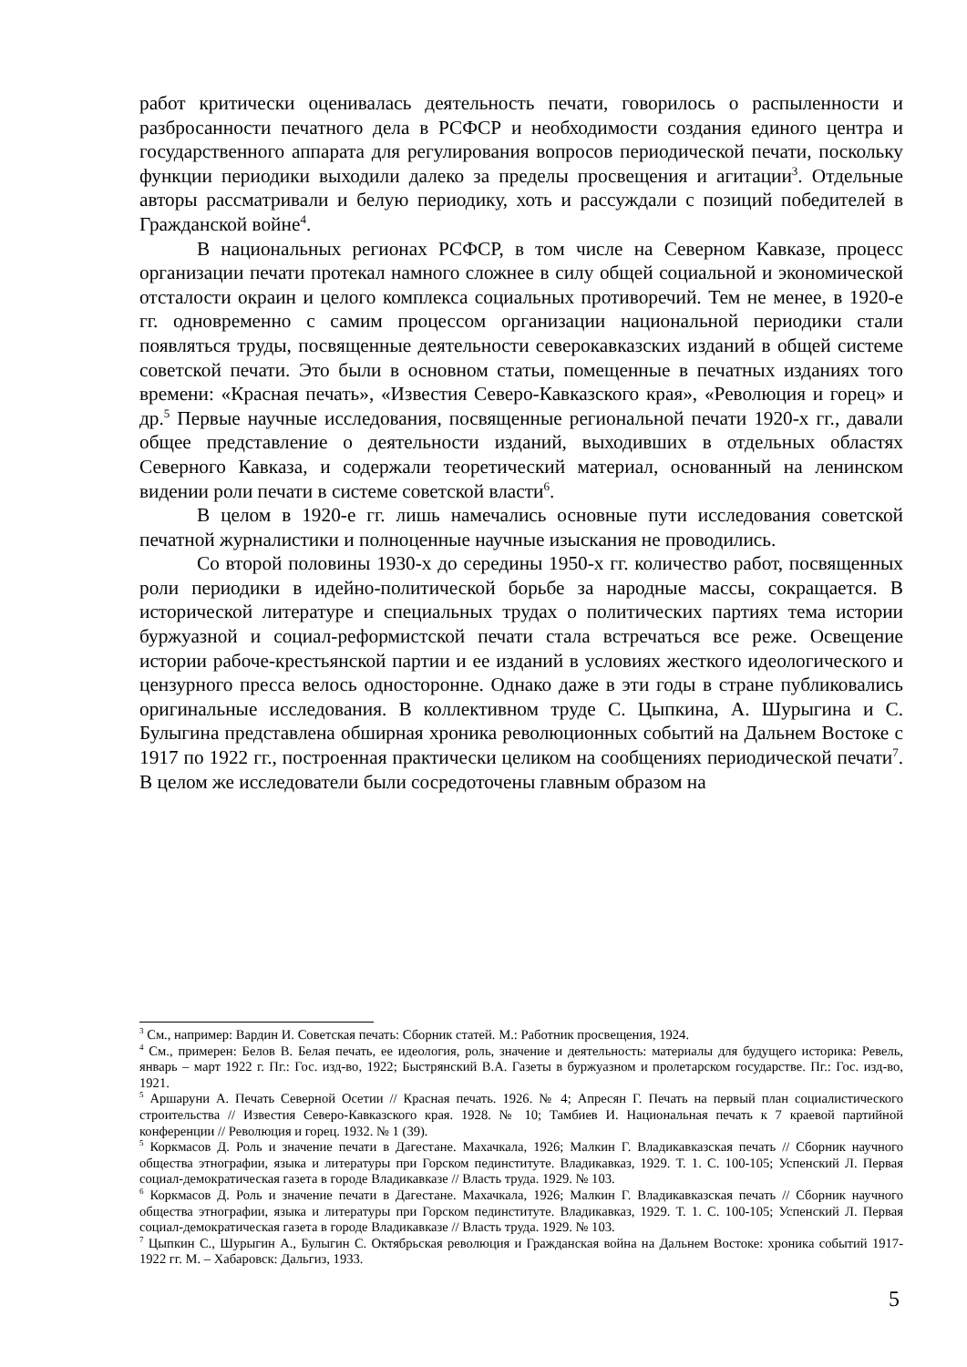работ критически оценивалась деятельность печати, говорилось о распыленности и разбросанности печатного дела в РСФСР и необходимости создания единого центра и государственного аппарата для регулирования вопросов периодической печати, поскольку функции периодики выходили далеко за пределы просвещения и агитации<sup>3</sup>. Отдельные авторы рассматривали и белую периодику, хоть и рассуждали с позиций победителей в Гражданской войне<sup>4</sup>.
В национальных регионах РСФСР, в том числе на Северном Кавказе, процесс организации печати протекал намного сложнее в силу общей социальной и экономической отсталости окраин и целого комплекса социальных противоречий. Тем не менее, в 1920-е гг. одновременно с самим процессом организации национальной периодики стали появляться труды, посвященные деятельности северокавказских изданий в общей системе советской печати. Это были в основном статьи, помещенные в печатных изданиях того времени: «Красная печать», «Известия Северо-Кавказского края», «Революция и горец» и др.<sup>5</sup> Первые научные исследования, посвященные региональной печати 1920-х гг., давали общее представление о деятельности изданий, выходивших в отдельных областях Северного Кавказа, и содержали теоретический материал, основанный на ленинском видении роли печати в системе советской власти<sup>6</sup>.
В целом в 1920-е гг. лишь намечались основные пути исследования советской печатной журналистики и полноценные научные изыскания не проводились.
Со второй половины 1930-х до середины 1950-х гг. количество работ, посвященных роли периодики в идейно-политической борьбе за народные массы, сокращается. В исторической литературе и специальных трудах о политических партиях тема истории буржуазной и социал-реформистской печати стала встречаться все реже. Освещение истории рабоче-крестьянской партии и ее изданий в условиях жесткого идеологического и цензурного пресса велось односторонне. Однако даже в эти годы в стране публиковались оригинальные исследования. В коллективном труде С. Цыпкина, А. Шурыгина и С. Булыгина представлена обширная хроника революционных событий на Дальнем Востоке с 1917 по 1922 гг., построенная практически целиком на сообщениях периодической печати<sup>7</sup>. В целом же исследователи были сосредоточены главным образом на
<sup>3</sup> См., например: Вардин И. Советская печать: Сборник статей. М.: Работник просвещения, 1924.
<sup>4</sup> См., примерен: Белов В. Белая печать, ее идеология, роль, значение и деятельность: материалы для будущего историка: Ревель, январь – март 1922 г. Пг.: Гос. изд-во, 1922; Быстрянский В.А. Газеты в буржуазном и пролетарском государстве. Пг.: Гос. изд-во, 1921.
<sup>5</sup> Аршаруни А. Печать Северной Осетии // Красная печать. 1926. № 4; Апресян Г. Печать на первый план социалистического строительства // Известия Северо-Кавказского края. 1928. № 10; Тамбиев И. Национальная печать к 7 краевой партийной конференции // Революция и горец. 1932. № 1 (39).
<sup>5</sup> Коркмасов Д. Роль и значение печати в Дагестане. Махачкала, 1926; Малкин Г. Владикавказская печать // Сборник научного общества этнографии, языка и литературы при Горском пединституте. Владикавказ, 1929. Т. 1. С. 100-105; Успенский Л. Первая социал-демократическая газета в городе Владикавказе // Власть труда. 1929. № 103.
<sup>6</sup> Коркмасов Д. Роль и значение печати в Дагестане. Махачкала, 1926; Малкин Г. Владикавказская печать // Сборник научного общества этнографии, языка и литературы при Горском пединституте. Владикавказ, 1929. Т. 1. С. 100-105; Успенский Л. Первая социал-демократическая газета в городе Владикавказе // Власть труда. 1929. № 103.
<sup>7</sup> Цыпкин С., Шурыгин А., Булыгин С. Октябрьская революция и Гражданская война на Дальнем Востоке: хроника событий 1917-1922 гг. М. – Хабаровск: Дальгиз, 1933.
5